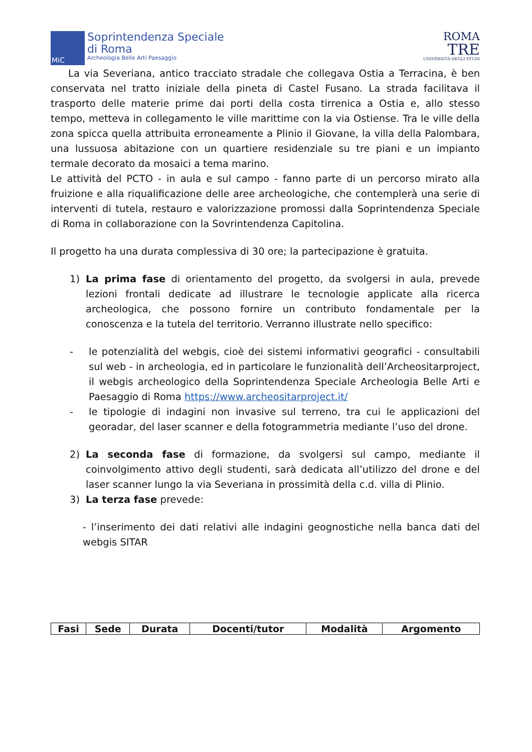MiC
Soprintendenza Speciale
di Roma
Archeologia Belle Arti Paesaggio
ROMA
TRE
UNIVERSITÀ DEGLI STUDI
La via Severiana, antico tracciato stradale che collegava Ostia a Terracina, è ben conservata nel tratto iniziale della pineta di Castel Fusano. La strada facilitava il trasporto delle materie prime dai porti della costa tirrenica a Ostia e, allo stesso tempo, metteva in collegamento le ville marittime con la via Ostiense. Tra le ville della zona spicca quella attribuita erroneamente a Plinio il Giovane, la villa della Palombara, una lussuosa abitazione con un quartiere residenziale su tre piani e un impianto termale decorato da mosaici a tema marino.
Le attività del PCTO - in aula e sul campo - fanno parte di un percorso mirato alla fruizione e alla riqualificazione delle aree archeologiche, che contemplerà una serie di interventi di tutela, restauro e valorizzazione promossi dalla Soprintendenza Speciale di Roma in collaborazione con la Sovrintendenza Capitolina.
Il progetto ha una durata complessiva di 30 ore; la partecipazione è gratuita.
1)
La prima fase di orientamento del progetto, da svolgersi in aula, prevede lezioni frontali dedicate ad illustrare le tecnologie applicate alla ricerca archeologica, che possono fornire un contributo fondamentale per la conoscenza e la tutela del territorio. Verranno illustrate nello specifico:
-
le potenzialità del webgis, cioè dei sistemi informativi geografici - consultabili sul web - in archeologia, ed in particolare le funzionalità dell’Archeositarproject, il webgis archeologico della Soprintendenza Speciale Archeologia Belle Arti e Paesaggio di Roma https://www.archeositarproject.it/
-
le tipologie di indagini non invasive sul terreno, tra cui le applicazioni del georadar, del laser scanner e della fotogrammetria mediante l’uso del drone.
2)
La seconda fase di formazione, da svolgersi sul campo, mediante il coinvolgimento attivo degli studenti, sarà dedicata all’utilizzo del drone e del laser scanner lungo la via Severiana in prossimità della c.d. villa di Plinio.
3)
La terza fase prevede:
- l’inserimento dei dati relativi alle indagini geognostiche nella banca dati del webgis SITAR
| Fasi | Sede | Durata | Docenti/tutor | Modalità | Argomento |
| --- | --- | --- | --- | --- | --- |